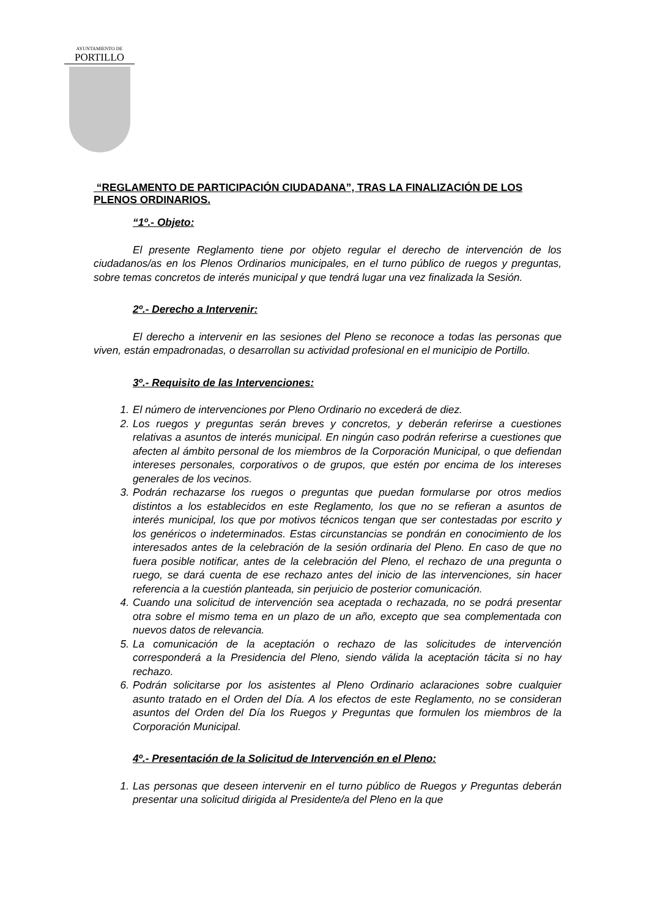AYUNTAMIENTO DE
PORTILLO
“REGLAMENTO DE PARTICIPACIÓN CIUDADANA”, TRAS LA FINALIZACIÓN DE LOS PLENOS ORDINARIOS.
“1º.- Objeto:
El presente Reglamento tiene por objeto regular el derecho de intervención de los ciudadanos/as en los Plenos Ordinarios municipales, en el turno público de ruegos y preguntas, sobre temas concretos de interés municipal y que tendrá lugar una vez finalizada la Sesión.
2º.- Derecho a Intervenir:
El derecho a intervenir en las sesiones del Pleno se reconoce a todas las personas que viven, están empadronadas, o desarrollan su actividad profesional en el municipio de Portillo.
3º.- Requisito de las Intervenciones:
1. El número de intervenciones por Pleno Ordinario no excederá de diez.
2. Los ruegos y preguntas serán breves y concretos, y deberán referirse a cuestiones relativas a asuntos de interés municipal. En ningún caso podrán referirse a cuestiones que afecten al ámbito personal de los miembros de la Corporación Municipal, o que defiendan intereses personales, corporativos o de grupos, que estén por encima de los intereses generales de los vecinos.
3. Podrán rechazarse los ruegos o preguntas que puedan formularse por otros medios distintos a los establecidos en este Reglamento, los que no se refieran a asuntos de interés municipal, los que por motivos técnicos tengan que ser contestadas por escrito y los genéricos o indeterminados. Estas circunstancias se pondrán en conocimiento de los interesados antes de la celebración de la sesión ordinaria del Pleno. En caso de que no fuera posible notificar, antes de la celebración del Pleno, el rechazo de una pregunta o ruego, se dará cuenta de ese rechazo antes del inicio de las intervenciones, sin hacer referencia a la cuestión planteada, sin perjuicio de posterior comunicación.
4. Cuando una solicitud de intervención sea aceptada o rechazada, no se podrá presentar otra sobre el mismo tema en un plazo de un año, excepto que sea complementada con nuevos datos de relevancia.
5. La comunicación de la aceptación o rechazo de las solicitudes de intervención corresponderá a la Presidencia del Pleno, siendo válida la aceptación tácita si no hay rechazo.
6. Podrán solicitarse por los asistentes al Pleno Ordinario aclaraciones sobre cualquier asunto tratado en el Orden del Día. A los efectos de este Reglamento, no se consideran asuntos del Orden del Día los Ruegos y Preguntas que formulen los miembros de la Corporación Municipal.
4º.- Presentación de la Solicitud de Intervención en el Pleno:
1. Las personas que deseen intervenir en el turno público de Ruegos y Preguntas deberán presentar una solicitud dirigida al Presidente/a del Pleno en la que